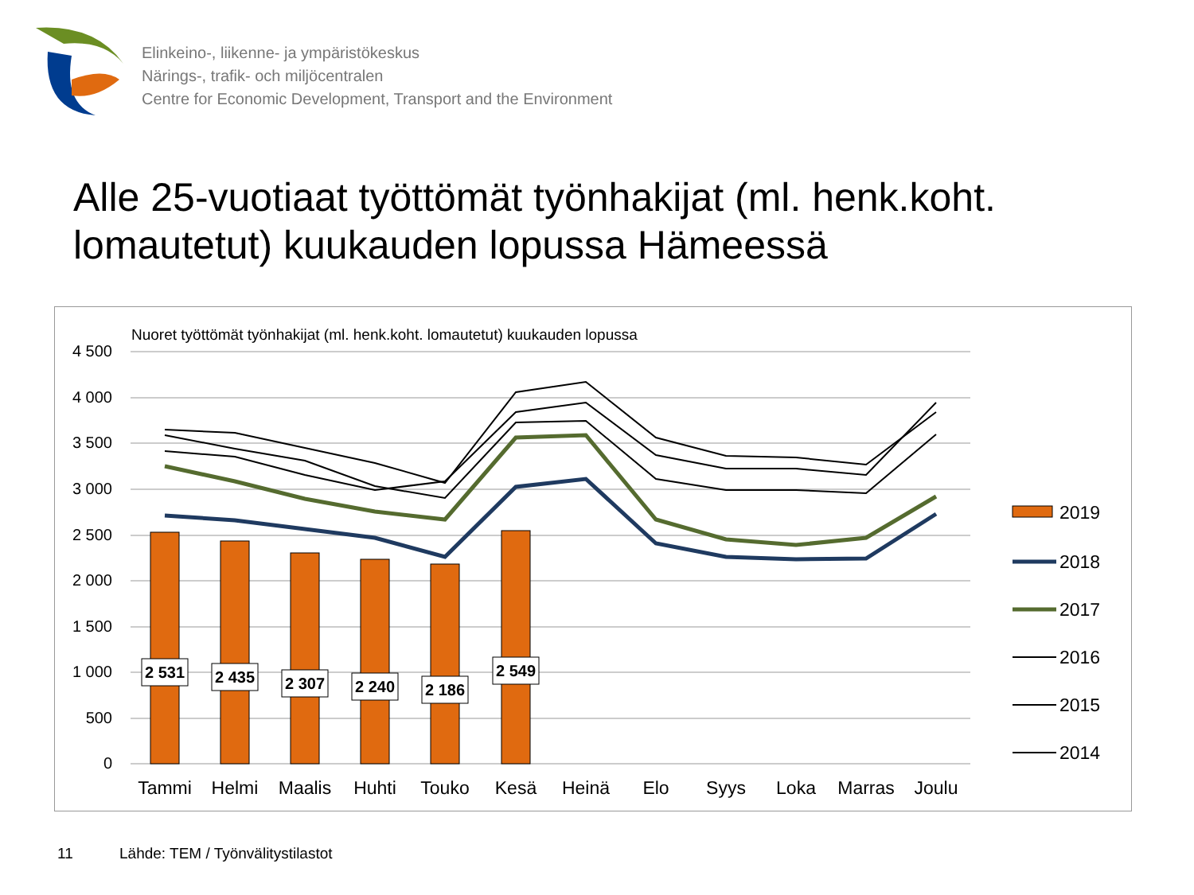Elinkeino-, liikenne- ja ympäristökeskus
Närings-, trafik- och miljöcentralen
Centre for Economic Development, Transport and the Environment
Alle 25-vuotiaat työttömät työnhakijat (ml. henk.koht. lomautetut) kuukauden lopussa Hämeessä
Nuoret työttömät työnhakijat (ml. henk.koht. lomautetut) kuukauden lopussa
4 500
4 000
3 500
3 000
2 500
2 000
1 500
1 000
500
0
2 531
2 435
2 307
2 240
2 186
2 549
Tammi
Helmi
Maalis
Huhti
Touko
Kesä
Heinä
Elo
Syys
Loka
Marras
Joulu
2019
2018
2017
2016
2015
2014
11
Lähde: TEM / Työnvälitystilastot